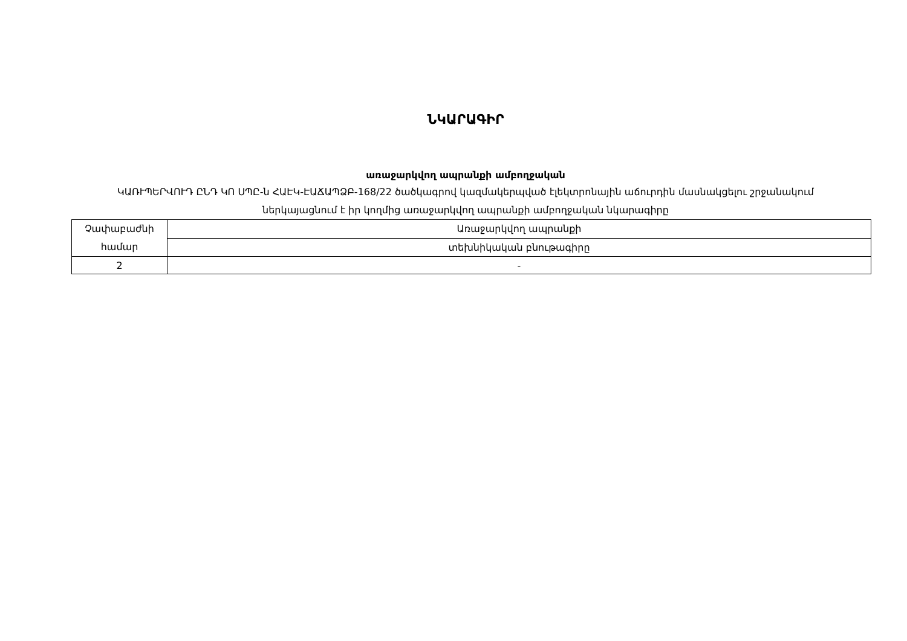ՆԿԱՐԱԳԻՐ
առաջարկվող ապրանքի ամբողջական
ԿԱՌՒՊԵՐՎՈՒԴ ԸՆԴ ԿՈ ՍՊԸ-ն ՀԱԷԿ-ԷԱՃԱՊՁԲ-168/22 ծածկագրով կազմակերպված էլեկտրոնային աճուրդին մասնակցելու շրջանակում ներկայացնում է իր կողմից առաջարկվող ապրանքի ամբողջական նկարագիրը
| Չափաբաժնի համար | Առաջարկվող ապրանքի |
| | տեխնիկական բնութագիրը |
| 2 | - |